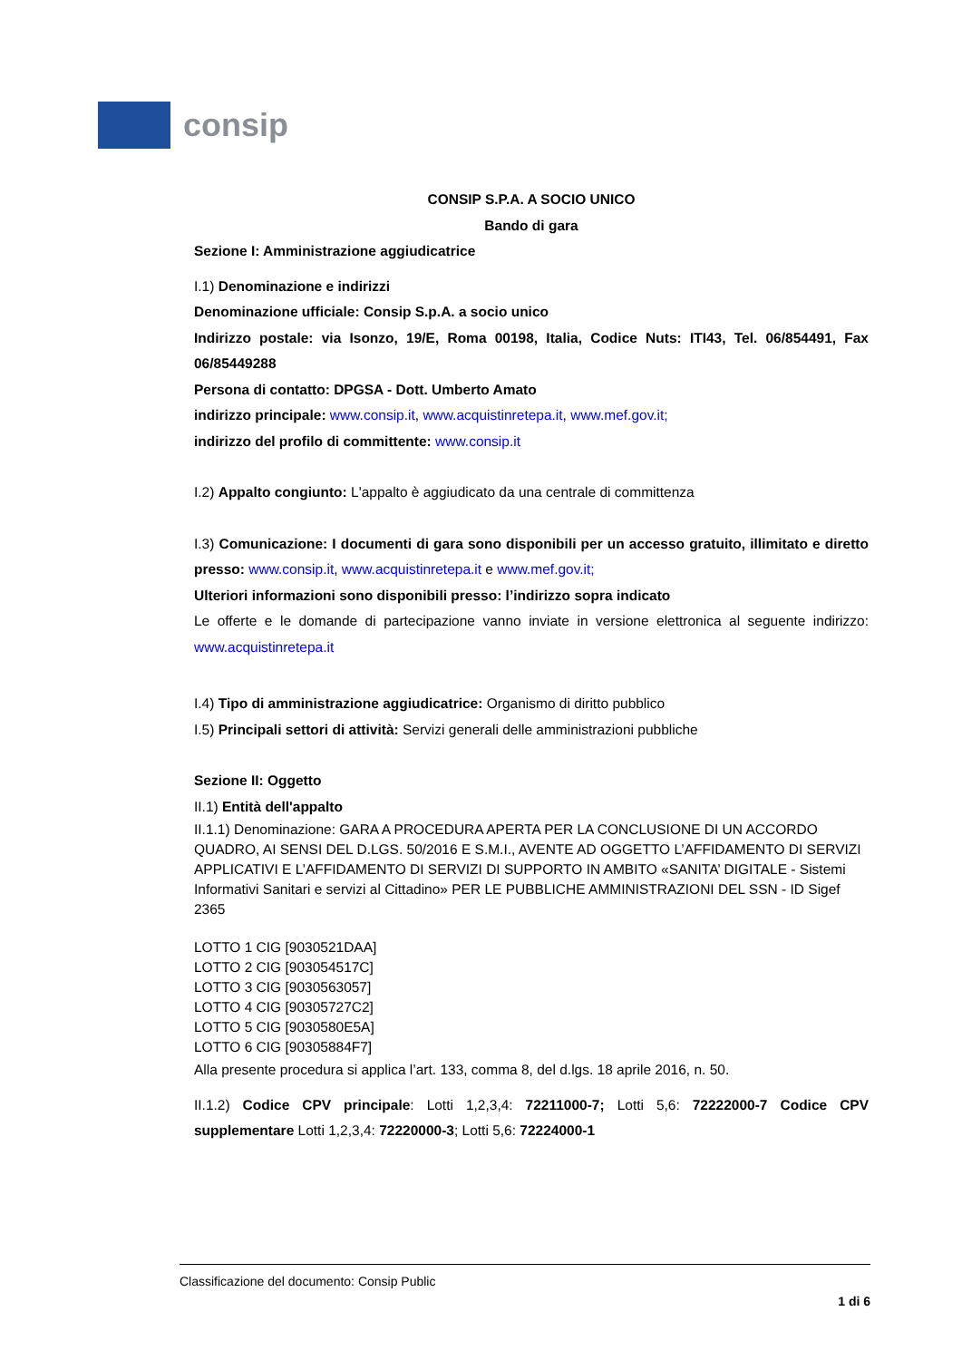consip
CONSIP S.P.A. A SOCIO UNICO
Bando di gara
Sezione I: Amministrazione aggiudicatrice
I.1) Denominazione e indirizzi
Denominazione ufficiale: Consip S.p.A. a socio unico
Indirizzo postale: via Isonzo, 19/E, Roma 00198, Italia, Codice Nuts: ITI43, Tel. 06/854491, Fax 06/85449288
Persona di contatto: DPGSA - Dott. Umberto Amato
indirizzo principale: www.consip.it, www.acquistinretepa.it, www.mef.gov.it;
indirizzo del profilo di committente: www.consip.it
I.2) Appalto congiunto: L'appalto è aggiudicato da una centrale di committenza
I.3) Comunicazione: I documenti di gara sono disponibili per un accesso gratuito, illimitato e diretto presso: www.consip.it, www.acquistinretepa.it e www.mef.gov.it;
Ulteriori informazioni sono disponibili presso: l’indirizzo sopra indicato
Le offerte e le domande di partecipazione vanno inviate in versione elettronica al seguente indirizzo: www.acquistinretepa.it
I.4) Tipo di amministrazione aggiudicatrice: Organismo di diritto pubblico
I.5) Principali settori di attività: Servizi generali delle amministrazioni pubbliche
Sezione II: Oggetto
II.1) Entità dell'appalto
II.1.1) Denominazione: GARA A PROCEDURA APERTA PER LA CONCLUSIONE DI UN ACCORDO QUADRO, AI SENSI DEL D.LGS. 50/2016 E S.M.I., AVENTE AD OGGETTO L’AFFIDAMENTO DI SERVIZI APPLICATIVI E L’AFFIDAMENTO DI SERVIZI DI SUPPORTO IN AMBITO «SANITA’ DIGITALE - Sistemi Informativi Sanitari e servizi al Cittadino» PER LE PUBBLICHE AMMINISTRAZIONI DEL SSN - ID Sigef 2365
LOTTO 1 CIG [9030521DAA]
LOTTO 2 CIG [903054517C]
LOTTO 3 CIG [9030563057]
LOTTO 4 CIG [90305727C2]
LOTTO 5 CIG [9030580E5A]
LOTTO 6 CIG [90305884F7]
Alla presente procedura si applica l’art. 133, comma 8, del d.lgs. 18 aprile 2016, n. 50.
II.1.2) Codice CPV principale: Lotti 1,2,3,4: 72211000-7; Lotti 5,6: 72222000-7 Codice CPV supplementare Lotti 1,2,3,4: 72220000-3; Lotti 5,6: 72224000-1
Classificazione del documento: Consip Public
1 di 6